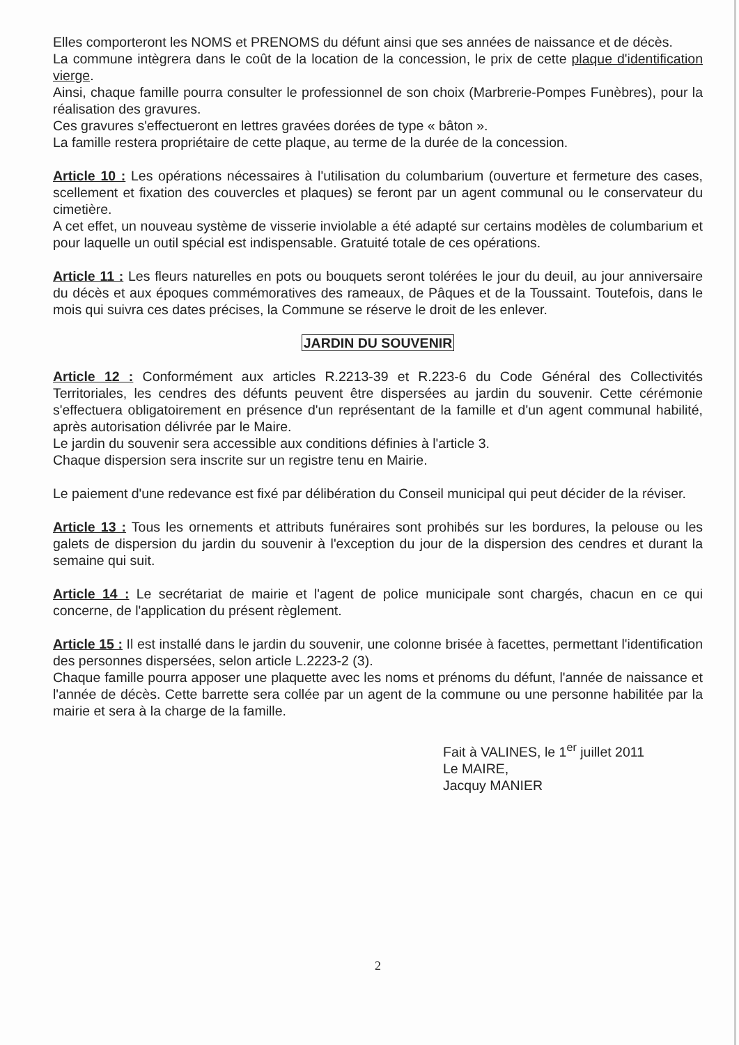Elles comporteront les NOMS et PRENOMS du défunt ainsi que ses années de naissance et de décès.
La commune intègrera dans le coût de la location de la concession, le prix de cette plaque d'identification vierge.
Ainsi, chaque famille pourra consulter le professionnel de son choix (Marbrerie-Pompes Funèbres), pour la réalisation des gravures.
Ces gravures s'effectueront en lettres gravées dorées de type « bâton ».
La famille restera propriétaire de cette plaque, au terme de la durée de la concession.
Article 10 : Les opérations nécessaires à l'utilisation du columbarium (ouverture et fermeture des cases, scellement et fixation des couvercles et plaques) se feront par un agent communal ou le conservateur du cimetière.
A cet effet, un nouveau système de visserie inviolable a été adapté sur certains modèles de columbarium et pour laquelle un outil spécial est indispensable. Gratuité totale de ces opérations.
Article 11 : Les fleurs naturelles en pots ou bouquets seront tolérées le jour du deuil, au jour anniversaire du décès et aux époques commémoratives des rameaux, de Pâques et de la Toussaint. Toutefois, dans le mois qui suivra ces dates précises, la Commune se réserve le droit de les enlever.
JARDIN DU SOUVENIR
Article 12 : Conformément aux articles R.2213-39 et R.223-6 du Code Général des Collectivités Territoriales, les cendres des défunts peuvent être dispersées au jardin du souvenir. Cette cérémonie s'effectuera obligatoirement en présence d'un représentant de la famille et d'un agent communal habilité, après autorisation délivrée par le Maire.
Le jardin du souvenir sera accessible aux conditions définies à l'article 3.
Chaque dispersion sera inscrite sur un registre tenu en Mairie.
Le paiement d'une redevance est fixé par délibération du Conseil municipal qui peut décider de la réviser.
Article 13 : Tous les ornements et attributs funéraires sont prohibés sur les bordures, la pelouse ou les galets de dispersion du jardin du souvenir à l'exception du jour de la dispersion des cendres et durant la semaine qui suit.
Article 14 : Le secrétariat de mairie et l'agent de police municipale sont chargés, chacun en ce qui concerne, de l'application du présent règlement.
Article 15 : Il est installé dans le jardin du souvenir, une colonne brisée à facettes, permettant l'identification des personnes dispersées, selon article L.2223-2 (3).
Chaque famille pourra apposer une plaquette avec les noms et prénoms du défunt, l'année de naissance et l'année de décès. Cette barrette sera collée par un agent de la commune ou une personne habilitée par la mairie et sera à la charge de la famille.
Fait à VALINES, le 1<sup>er</sup> juillet 2011
Le MAIRE,
Jacquy MANIER
2